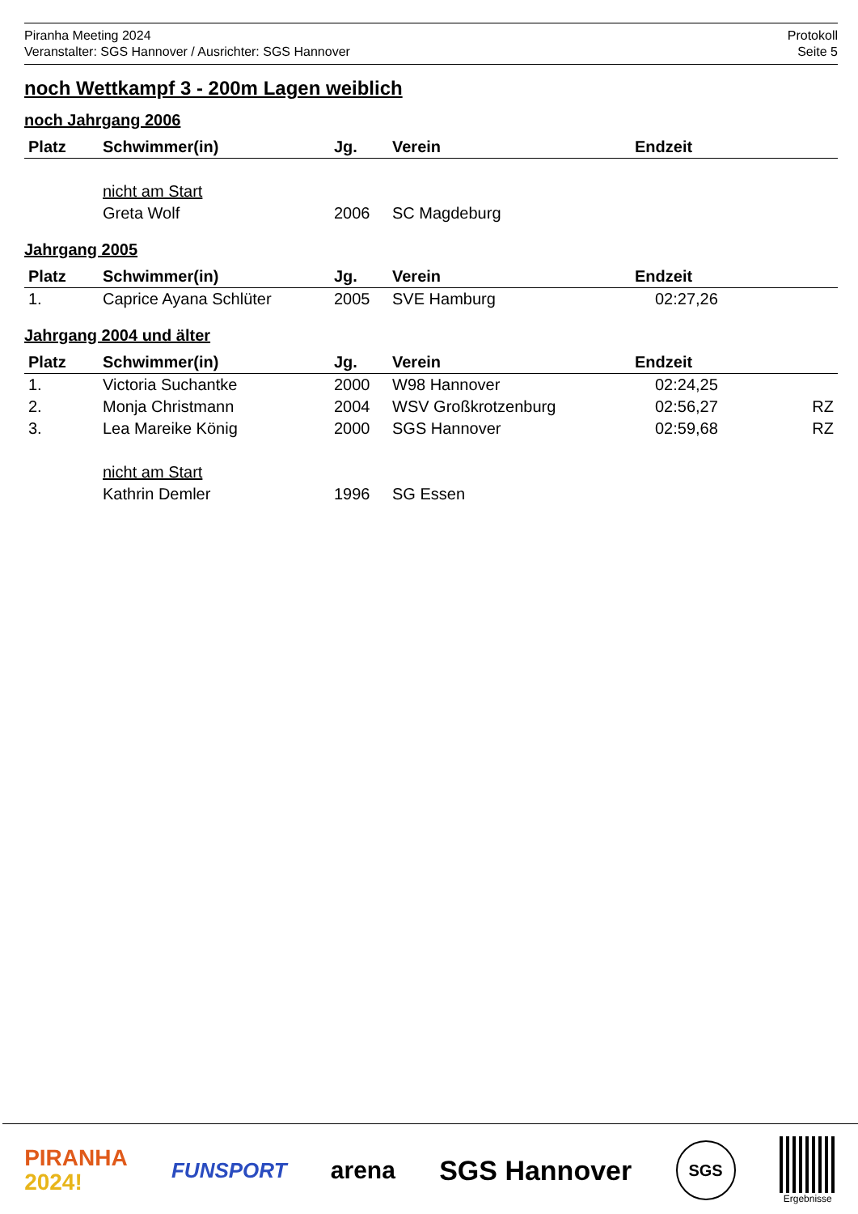Piranha Meeting 2024
Veranstalter: SGS Hannover / Ausrichter: SGS Hannover
Protokoll
Seite 5
noch Wettkampf 3 - 200m Lagen weiblich
noch Jahrgang 2006
| Platz | Schwimmer(in) | Jg. | Verein | Endzeit | |
| --- | --- | --- | --- | --- | --- |
| | nicht am Start | | | | |
| | Greta Wolf | 2006 | SC Magdeburg | | |
Jahrgang 2005
| Platz | Schwimmer(in) | Jg. | Verein | Endzeit | |
| --- | --- | --- | --- | --- | --- |
| 1. | Caprice Ayana Schlüter | 2005 | SVE Hamburg | 02:27,26 | |
Jahrgang 2004 und älter
| Platz | Schwimmer(in) | Jg. | Verein | Endzeit | |
| --- | --- | --- | --- | --- | --- |
| 1. | Victoria Suchantke | 2000 | W98 Hannover | 02:24,25 | |
| 2. | Monja Christmann | 2004 | WSV Großkrotzenburg | 02:56,27 | RZ |
| 3. | Lea Mareike König | 2000 | SGS Hannover | 02:59,68 | RZ |
| | nicht am Start | | | | |
| | Kathrin Demler | 1996 | SG Essen | | |
PIRANHA
2024!
FUNSPORT
arena SGS Hannover
SGS
Ergebnisse